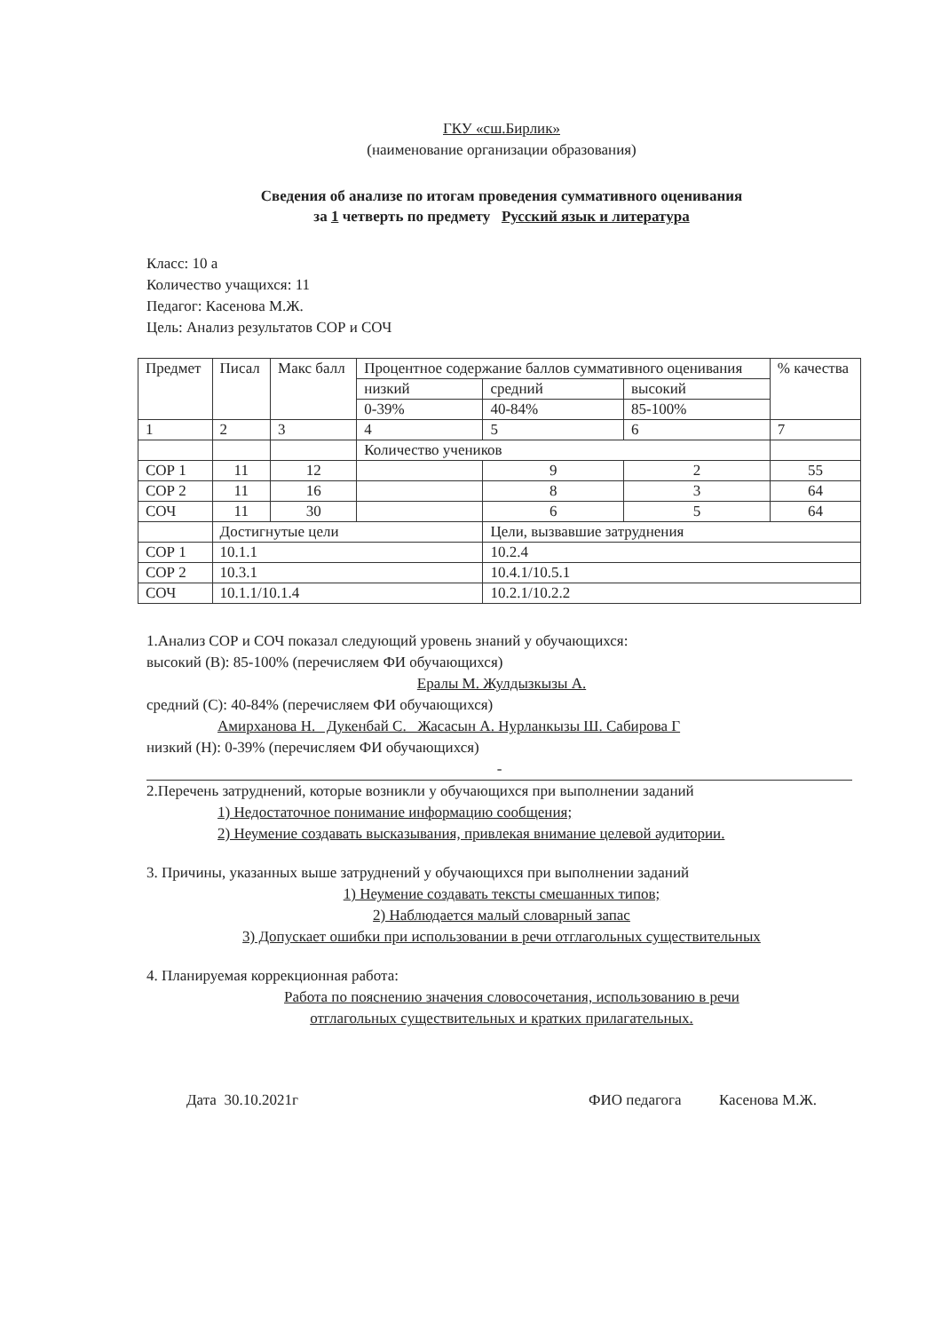ГКУ «сш.Бирлик»
(наименование организации образования)
Сведения об анализе по итогам проведения суммативного оценивания
за 1 четверть по предмету Русский язык и литература
Класс: 10 а
Количество учащихся: 11
Педагог: Касенова М.Ж.
Цель: Анализ результатов СОР и СОЧ
| Предмет | Писал | Макс балл | Процентное содержание баллов суммативного оценивания | | | % качества |
| | | | низкий | средний | высокий | |
| | | | 0-39% | 40-84% | 85-100% | |
| 1 | 2 | 3 | 4 | 5 | 6 | 7 |
| | | | Количество учеников | | | |
| СОР 1 | 11 | 12 | | 9 | 2 | 55 |
| СОР 2 | 11 | 16 | | 8 | 3 | 64 |
| СОЧ | 11 | 30 | | 6 | 5 | 64 |
| | Достигнутые цели | | | Цели, вызвавшие затруднения | | |
| СОР 1 | 10.1.1 | | | 10.2.4 | | |
| СОР 2 | 10.3.1 | | | 10.4.1/10.5.1 | | |
| СОЧ | 10.1.1/10.1.4 | | | 10.2.1/10.2.2 | | |
1.Анализ СОР и СОЧ показал следующий уровень знаний у обучающихся:
высокий (В): 85-100% (перечисляем ФИ обучающихся)
Ералы М. Жулдызкызы А.
средний (С): 40-84% (перечисляем ФИ обучающихся)
Амирханова Н. Дукенбай С. Жасасын А. Нурланкызы Ш. Сабирова Г
низкий (Н): 0-39% (перечисляем ФИ обучающихся)
-
2.Перечень затруднений, которые возникли у обучающихся при выполнении заданий
1) Недостаточное понимание информацию сообщения;
2) Неумение создавать высказывания, привлекая внимание целевой аудитории.
3. Причины, указанных выше затруднений у обучающихся при выполнении заданий
1) Неумение создавать тексты смешанных типов;
2) Наблюдается малый словарный запас
3) Допускает ошибки при использовании в речи отглагольных существительных
4. Планируемая коррекционная работа:
Работа по пояснению значения словосочетания, использованию в речи
отглагольных существительных и кратких прилагательных.
Дата 30.10.2021г ФИО педагога Касенова М.Ж.